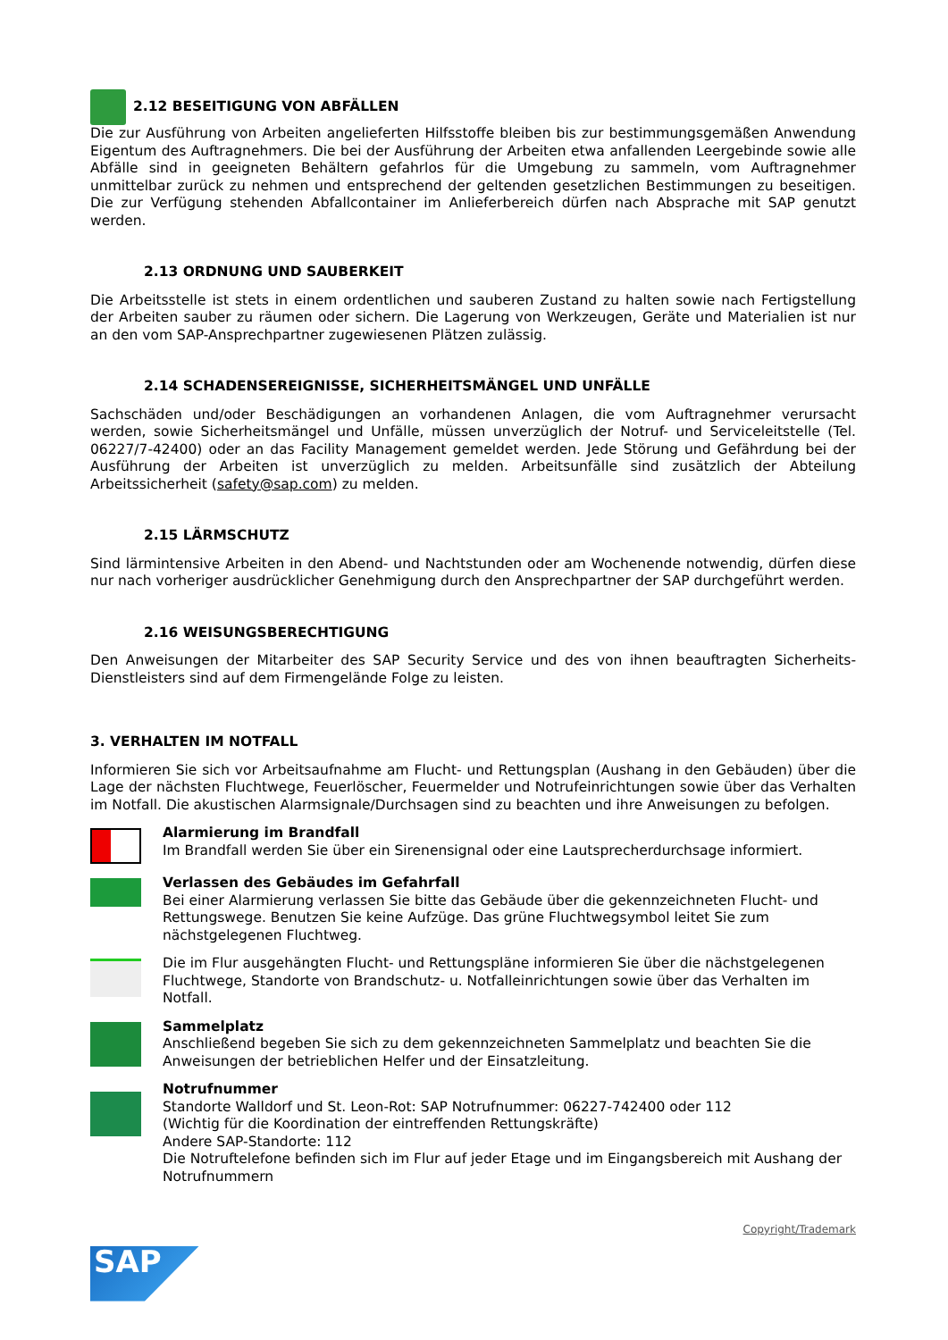2.12 BESEITIGUNG VON ABFÄLLEN
Die zur Ausführung von Arbeiten angelieferten Hilfsstoffe bleiben bis zur bestimmungsgemäßen Anwendung Eigentum des Auftragnehmers. Die bei der Ausführung der Arbeiten etwa anfallenden Leergebinde sowie alle Abfälle sind in geeigneten Behältern gefahrlos für die Umgebung zu sammeln, vom Auftragnehmer unmittelbar zurück zu nehmen und entsprechend der geltenden gesetzlichen Bestimmungen zu beseitigen. Die zur Verfügung stehenden Abfallcontainer im Anlieferbereich dürfen nach Absprache mit SAP genutzt werden.
2.13 ORDNUNG UND SAUBERKEIT
Die Arbeitsstelle ist stets in einem ordentlichen und sauberen Zustand zu halten sowie nach Fertigstellung der Arbeiten sauber zu räumen oder sichern. Die Lagerung von Werkzeugen, Geräte und Materialien ist nur an den vom SAP-Ansprechpartner zugewiesenen Plätzen zulässig.
2.14 SCHADENSEREIGNISSE, SICHERHEITSMÄNGEL UND UNFÄLLE
Sachschäden und/oder Beschädigungen an vorhandenen Anlagen, die vom Auftragnehmer verursacht werden, sowie Sicherheitsmängel und Unfälle, müssen unverzüglich der Notruf- und Serviceleitstelle (Tel. 06227/7-42400) oder an das Facility Management gemeldet werden. Jede Störung und Gefährdung bei der Ausführung der Arbeiten ist unverzüglich zu melden. Arbeitsunfälle sind zusätzlich der Abteilung Arbeitssicherheit (safety@sap.com) zu melden.
2.15 LÄRMSCHUTZ
Sind lärmintensive Arbeiten in den Abend- und Nachtstunden oder am Wochenende notwendig, dürfen diese nur nach vorheriger ausdrücklicher Genehmigung durch den Ansprechpartner der SAP durchgeführt werden.
2.16 WEISUNGSBERECHTIGUNG
Den Anweisungen der Mitarbeiter des SAP Security Service und des von ihnen beauftragten Sicherheits-Dienstleisters sind auf dem Firmengelände Folge zu leisten.
3. VERHALTEN IM NOTFALL
Informieren Sie sich vor Arbeitsaufnahme am Flucht- und Rettungsplan (Aushang in den Gebäuden) über die Lage der nächsten Fluchtwege, Feuerlöscher, Feuermelder und Notrufeinrichtungen sowie über das Verhalten im Notfall. Die akustischen Alarmsignale/Durchsagen sind zu beachten und ihre Anweisungen zu befolgen.
Alarmierung im Brandfall
Im Brandfall werden Sie über ein Sirenensignal oder eine Lautsprecherdurchsage informiert.
Verlassen des Gebäudes im Gefahrfall
Bei einer Alarmierung verlassen Sie bitte das Gebäude über die gekennzeichneten Flucht- und Rettungswege. Benutzen Sie keine Aufzüge. Das grüne Fluchtwegsymbol leitet Sie zum nächstgelegenen Fluchtweg.
Die im Flur ausgehängten Flucht- und Rettungspläne informieren Sie über die nächstgelegenen Fluchtwege, Standorte von Brandschutz- u. Notfalleinrichtungen sowie über das Verhalten im Notfall.
Sammelplatz
Anschließend begeben Sie sich zu dem gekennzeichneten Sammelplatz und beachten Sie die Anweisungen der betrieblichen Helfer und der Einsatzleitung.
Notrufnummer
Standorte Walldorf und St. Leon-Rot: SAP Notrufnummer: 06227-742400 oder 112
(Wichtig für die Koordination der eintreffenden Rettungskräfte)
Andere SAP-Standorte: 112
Die Notruftelefone befinden sich im Flur auf jeder Etage und im Eingangsbereich mit Aushang der Notrufnummern
Copyright/Trademark
SAP